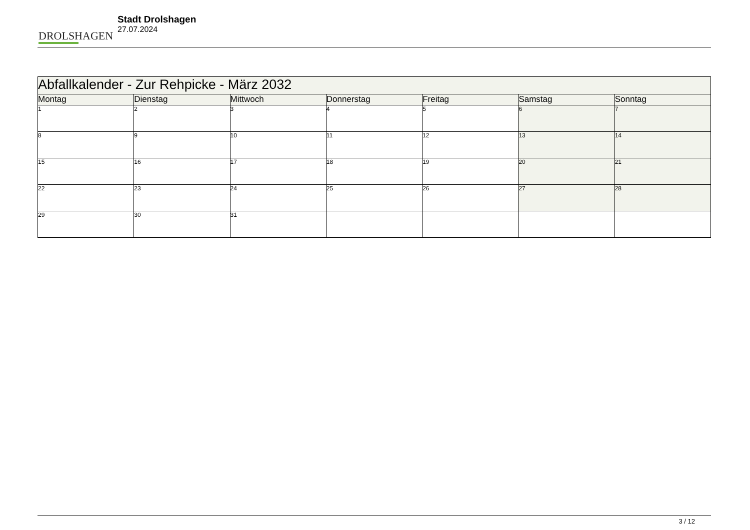DROLSHAGEN
Stadt Drolshagen
27.07.2024
| Abfallkalender - Zur Rehpicke - März 2032 | | | | | | |
| Montag | Dienstag | Mittwoch | Donnerstag | Freitag | Samstag | Sonntag |
| 1 | 2 | 3 | 4 | 5 | 6 | 7 |
| 8 | 9 | 10 | 11 | 12 | 13 | 14 |
| 15 | 16 | 17 | 18 | 19 | 20 | 21 |
| 22 | 23 | 24 | 25 | 26 | 27 | 28 |
| 29 | 30 | 31 | | | | |
3 / 12